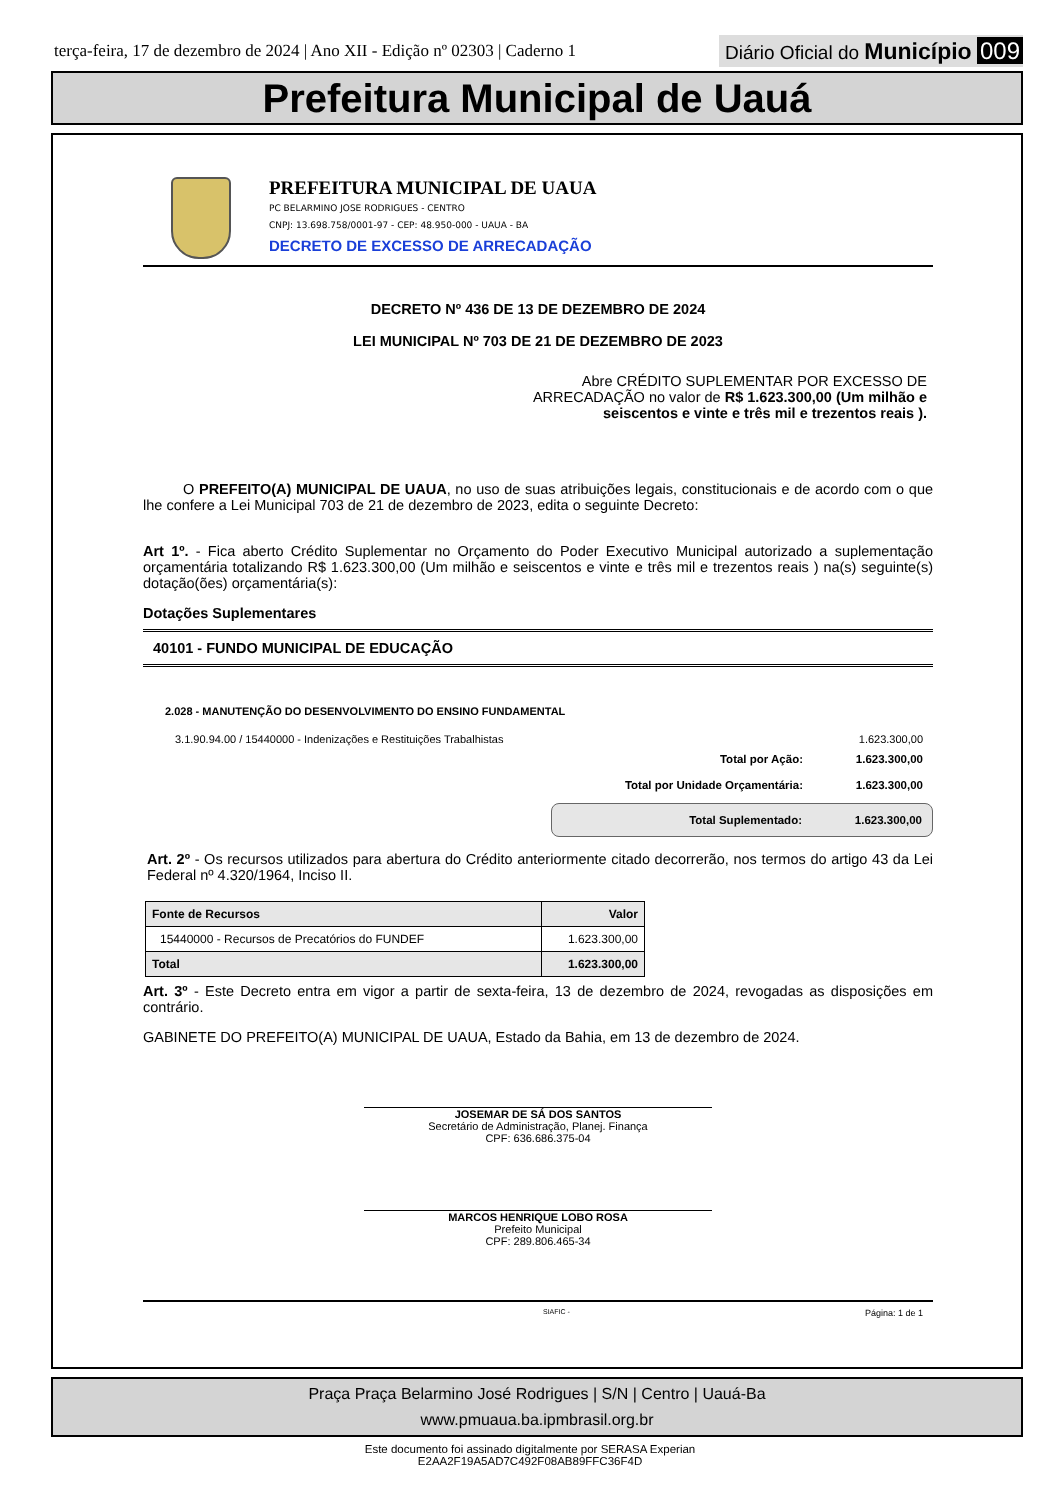terça-feira, 17 de dezembro de 2024 | Ano XII - Edição nº 02303 | Caderno 1
Diário Oficial do Município 009
Prefeitura Municipal de Uauá
PREFEITURA MUNICIPAL DE UAUA
PC BELARMINO JOSE RODRIGUES - CENTRO
CNPJ: 13.698.758/0001-97 - CEP: 48.950-000 - UAUA - BA
DECRETO DE EXCESSO DE ARRECADAÇÃO
DECRETO Nº 436 DE 13 DE DEZEMBRO DE 2024
LEI MUNICIPAL Nº 703 DE 21 DE DEZEMBRO DE 2023
Abre CRÉDITO SUPLEMENTAR POR EXCESSO DE ARRECADAÇÃO no valor de R$ 1.623.300,00 (Um milhão e seiscentos e vinte e três mil e trezentos reais ).
O PREFEITO(A) MUNICIPAL DE UAUA, no uso de suas atribuições legais, constitucionais e de acordo com o que lhe confere a Lei Municipal 703 de 21 de dezembro de 2023, edita o seguinte Decreto:
Art 1º. - Fica aberto Crédito Suplementar no Orçamento do Poder Executivo Municipal autorizado a suplementação orçamentária totalizando R$ 1.623.300,00 (Um milhão e seiscentos e vinte e três mil e trezentos reais ) na(s) seguinte(s) dotação(ões) orçamentária(s):
Dotações Suplementares
40101 - FUNDO MUNICIPAL DE EDUCAÇÃO
2.028 - MANUTENÇÃO DO DESENVOLVIMENTO DO ENSINO FUNDAMENTAL
3.1.90.94.00 / 15440000 - Indenizações e Restituições Trabalhistas 1.623.300,00
Total por Ação: 1.623.300,00
Total por Unidade Orçamentária: 1.623.300,00
Total Suplementado: 1.623.300,00
Art. 2º - Os recursos utilizados para abertura do Crédito anteriormente citado decorrerão, nos termos do artigo 43 da Lei Federal nº 4.320/1964, Inciso II.
| Fonte de Recursos | Valor |
| 15440000 - Recursos de Precatórios do FUNDEF | 1.623.300,00 |
| Total | 1.623.300,00 |
Art. 3º - Este Decreto entra em vigor a partir de sexta-feira, 13 de dezembro de 2024, revogadas as disposições em contrário.
GABINETE DO PREFEITO(A) MUNICIPAL DE UAUA, Estado da Bahia, em 13 de dezembro de 2024.
JOSEMAR DE SÁ DOS SANTOS
Secretário de Administração, Planej. Finança
CPF: 636.686.375-04
MARCOS HENRIQUE LOBO ROSA
Prefeito Municipal
CPF: 289.806.465-34
SIAFIC - Página: 1 de 1
Praça Praça Belarmino José Rodrigues | S/N | Centro | Uauá-Ba
www.pmuaua.ba.ipmbrasil.org.br
Este documento foi assinado digitalmente por SERASA Experian
E2AA2F19A5AD7C492F08AB89FFC36F4D